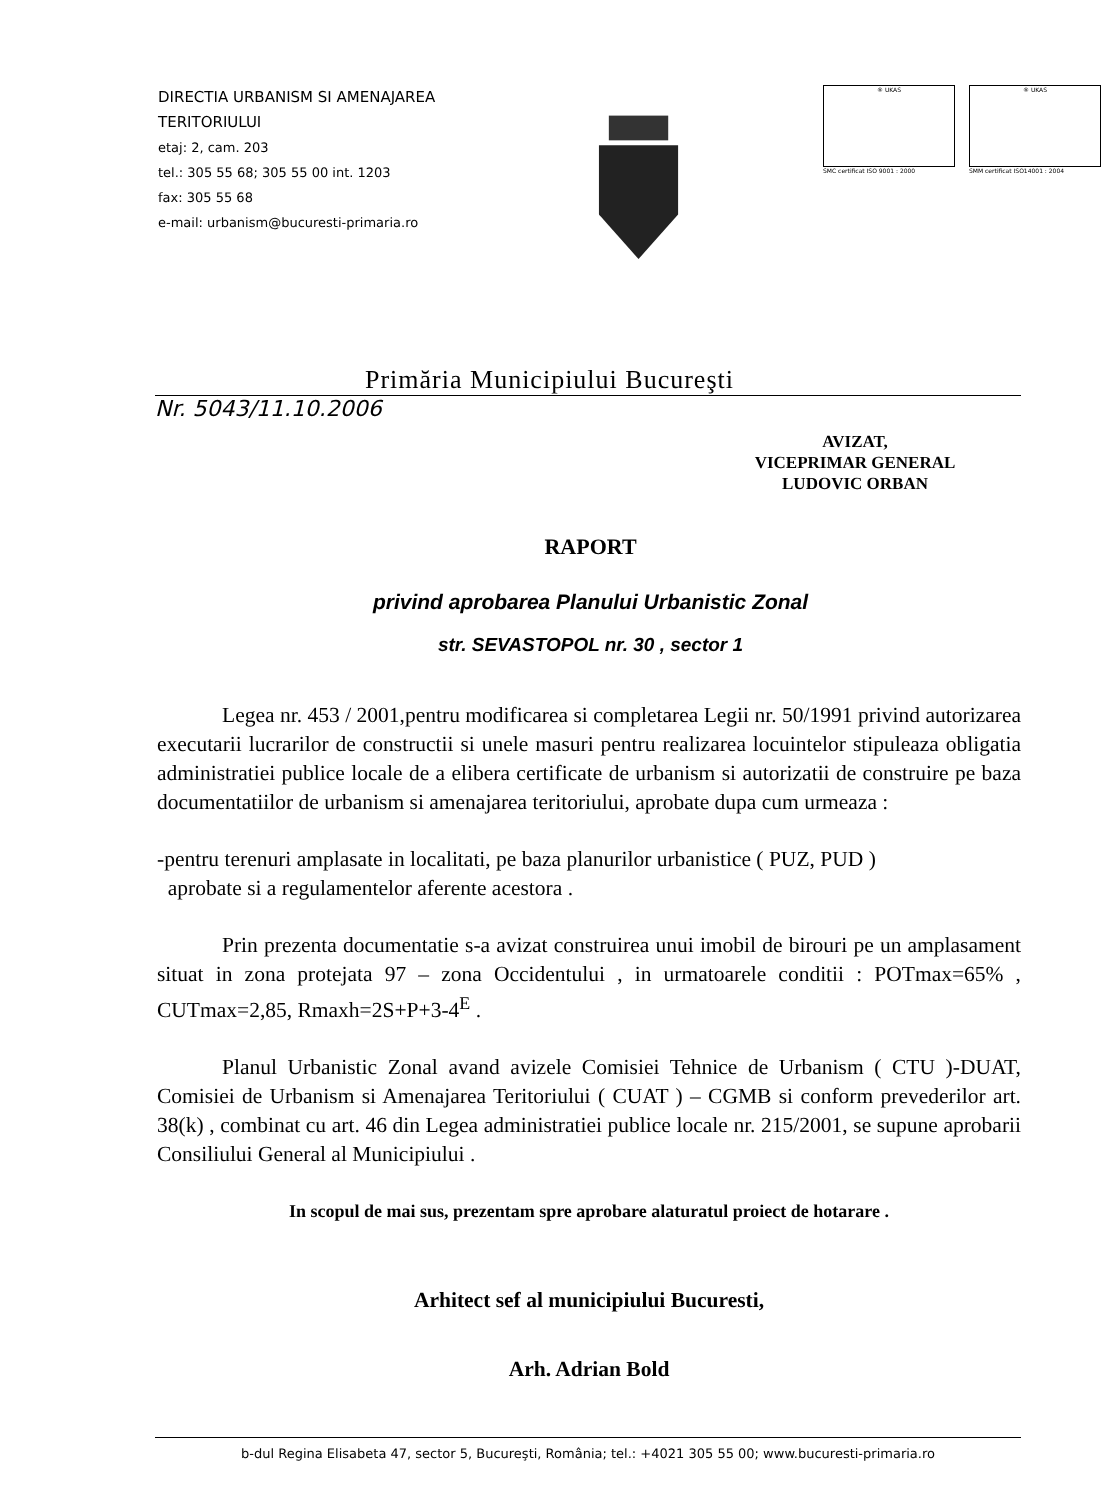DIRECTIA URBANISM SI AMENAJAREA
TERITORIULUI
etaj: 2, cam. 203
tel.: 305 55 68; 305 55 00 int. 1203
fax: 305 55 68
e-mail: urbanism@bucuresti-primaria.ro
® UKAS
SMC certificat ISO 9001 : 2000
® UKAS
SMM certificat ISO14001 : 2004
Primăria Municipiului Bucureşti
Nr. 5043/11.10.2006
AVIZAT,
VICEPRIMAR GENERAL
LUDOVIC ORBAN
RAPORT
privind aprobarea Planului Urbanistic Zonal
str. SEVASTOPOL nr. 30 , sector 1
Legea nr. 453 / 2001,pentru modificarea si completarea Legii nr. 50/1991 privind autorizarea executarii lucrarilor de constructii si unele masuri pentru realizarea locuintelor stipuleaza obligatia administratiei publice locale de a elibera certificate de urbanism si autorizatii de construire pe baza documentatiilor de urbanism si amenajarea teritoriului, aprobate dupa cum urmeaza :
-pentru terenuri amplasate in localitati, pe baza planurilor urbanistice ( PUZ, PUD )
aprobate si a regulamentelor aferente acestora .
Prin prezenta documentatie s-a avizat construirea unui imobil de birouri pe un amplasament situat in zona protejata 97 – zona Occidentului , in urmatoarele conditii : POTmax=65% , CUTmax=2,85, Rmaxh=2S+P+3-4<sup>E</sup> .
Planul Urbanistic Zonal avand avizele Comisiei Tehnice de Urbanism ( CTU )-DUAT, Comisiei de Urbanism si Amenajarea Teritoriului ( CUAT ) – CGMB si conform prevederilor art. 38(k) , combinat cu art. 46 din Legea administratiei publice locale nr. 215/2001, se supune aprobarii Consiliului General al Municipiului .
In scopul de mai sus, prezentam spre aprobare alaturatul proiect de hotarare .
Arhitect sef al municipiului Bucuresti,
Arh. Adrian Bold
b-dul Regina Elisabeta 47, sector 5, Bucureşti, România; tel.: +4021 305 55 00; www.bucuresti-primaria.ro